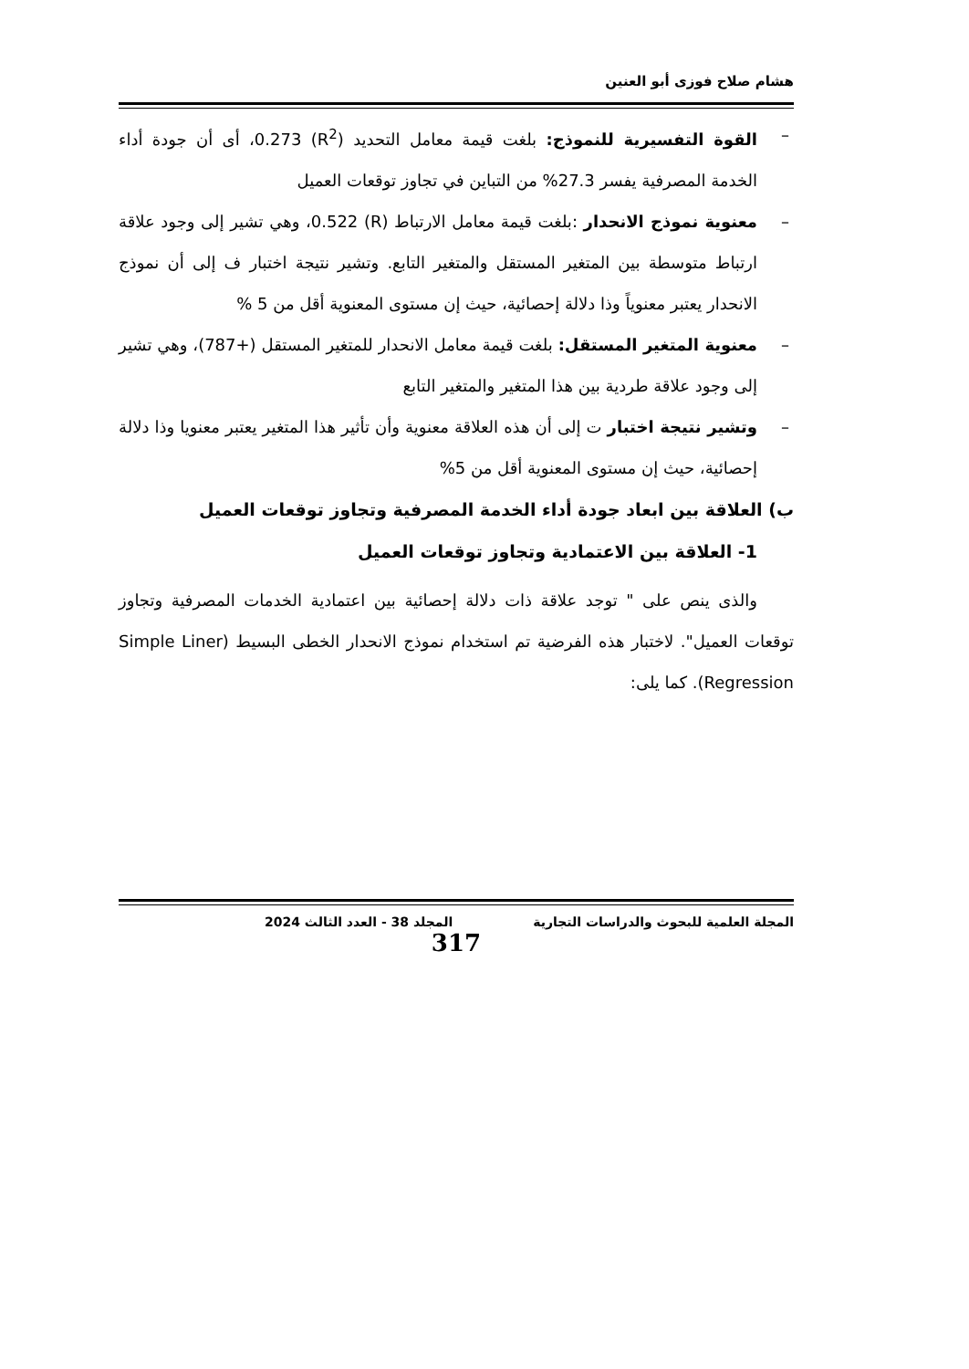هشام صلاح فوزى أبو العنين
– القوة التفسيرية للنموذج: بلغت قيمة معامل التحديد (R<sup>2</sup>) 0.273، أى أن جودة أداء الخدمة المصرفية يفسر 27.3% من التباين في تجاوز توقعات العميل
– معنوية نموذج الانحدار :بلغت قيمة معامل الارتباط (R) 0.522، وهي تشير إلى وجود علاقة ارتباط متوسطة بين المتغير المستقل والمتغير التابع. وتشير نتيجة اختبار ف إلى أن نموذج الانحدار يعتبر معنوياً وذا دلالة إحصائية، حيث إن مستوى المعنوية أقل من 5 %
– معنوية المتغير المستقل: بلغت قيمة معامل الانحدار للمتغير المستقل (+787)، وهي تشير إلى وجود علاقة طردية بين هذا المتغير والمتغير التابع
– وتشير نتيجة اختبار ت إلى أن هذه العلاقة معنوية وأن تأثير هذا المتغير يعتبر معنويا وذا دلالة إحصائية، حيث إن مستوى المعنوية أقل من 5%
ب) العلاقة بين ابعاد جودة أداء الخدمة المصرفية وتجاوز توقعات العميل
1- العلاقة بين الاعتمادية وتجاوز توقعات العميل
والذى ينص على " توجد علاقة ذات دلالة إحصائية بين اعتمادية الخدمات المصرفية وتجاوز توقعات العميل". لاختبار هذه الفرضية تم استخدام نموذج الانحدار الخطى البسيط (Simple Liner Regression). كما يلى:
المجلة العلمية للبحوث والدراسات التجارية المجلد 38 - العدد الثالث 2024
317